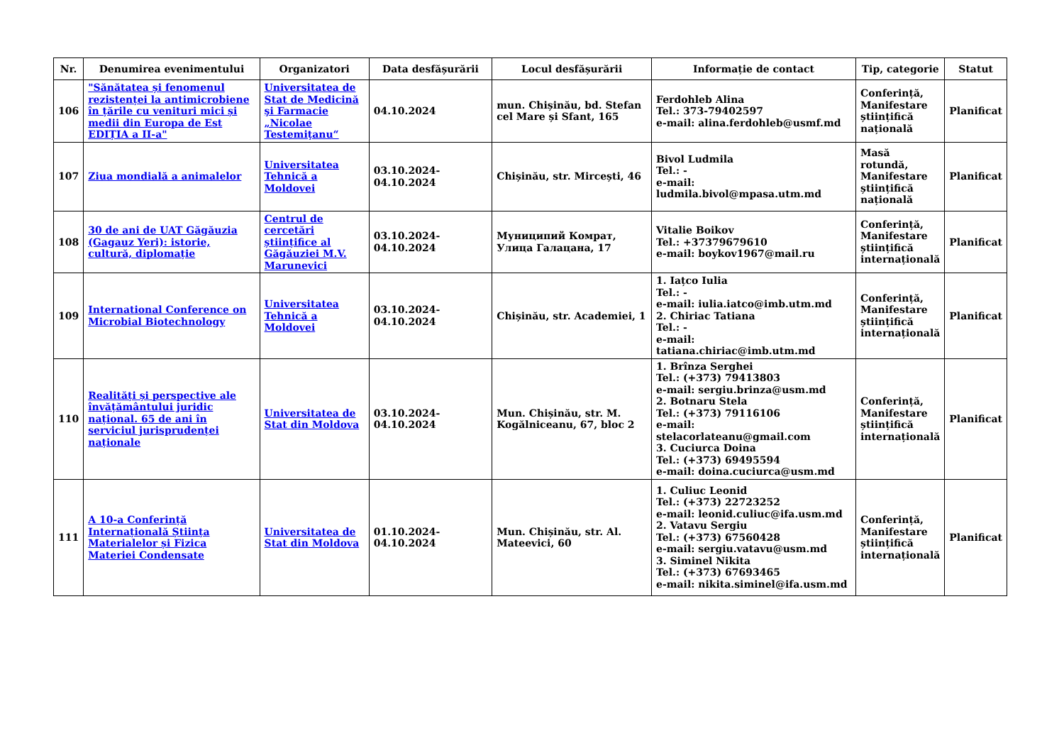| Nr. | Denumirea evenimentului | Organizatori | Data desfășurării | Locul desfășurării | Informație de contact | Tip, categorie | Statut |
| --- | --- | --- | --- | --- | --- | --- | --- |
| 106 | "Sănătatea și fenomenul rezistenței la antimicrobiene în țările cu venituri mici și medii din Europa de Est EDIȚIA a II-a" | Universitatea de Stat de Medicină şi Farmacie „Nicolae Testemiţanu“ | 04.10.2024 | mun. Chișinău, bd. Stefan cel Mare și Sfant, 165 | Ferdohleb Alina Tel.: 373-79402597 e-mail: alina.ferdohleb@usmf.md | Conferință, Manifestare științifică națională | Planificat |
| 107 | Ziua mondială a animalelor | Universitatea Tehnică a Moldovei | 03.10.2024-04.10.2024 | Chișinău, str. Mircești, 46 | Bivol Ludmila Tel.: - e-mail: ludmila.bivol@mpasa.utm.md | Masă rotundă, Manifestare științifică națională | Planificat |
| 108 | 30 de ani de UAT Găgăuzia (Gagauz Yeri): istorie, cultură, diplomație | Centrul de cercetări științifice al Găgăuziei M.V. Marunevici | 03.10.2024-04.10.2024 | Муниципий Комрат, Улица Галацана, 17 | Vitalie Boikov Tel.: +37379679610 e-mail: boykov1967@mail.ru | Conferință, Manifestare științifică internațională | Planificat |
| 109 | International Conference on Microbial Biotechnology | Universitatea Tehnică a Moldovei | 03.10.2024-04.10.2024 | Chișinău, str. Academiei, 1 | 1. Iațco Iulia Tel.: - e-mail: iulia.iatco@imb.utm.md 2. Chiriac Tatiana Tel.: - e-mail: tatiana.chiriac@imb.utm.md | Conferință, Manifestare științifică internațională | Planificat |
| 110 | Realități și perspective ale învățământului juridic național. 65 de ani în serviciul jurisprudenței naționale | Universitatea de Stat din Moldova | 03.10.2024-04.10.2024 | Mun. Chișinău, str. M. Kogălniceanu, 67, bloc 2 | 1. Brînza Serghei Tel.: (+373) 79413803 e-mail: sergiu.brinza@usm.md 2. Botnaru Stela Tel.: (+373) 79116106 e-mail: stelacorlateanu@gmail.com 3. Cuciurca Doina Tel.: (+373) 69495594 e-mail: doina.cuciurca@usm.md | Conferință, Manifestare științifică internațională | Planificat |
| 111 | A 10-a Conferință Internațională Știința Materialelor și Fizica Materiei Condensate | Universitatea de Stat din Moldova | 01.10.2024-04.10.2024 | Mun. Chișinău, str. Al. Mateevici, 60 | 1. Culiuc Leonid Tel.: (+373) 22723252 e-mail: leonid.culiuc@ifa.usm.md 2. Vatavu Sergiu Tel.: (+373) 67560428 e-mail: sergiu.vatavu@usm.md 3. Siminel Nikita Tel.: (+373) 67693465 e-mail: nikita.siminel@ifa.usm.md | Conferință, Manifestare științifică internațională | Planificat |